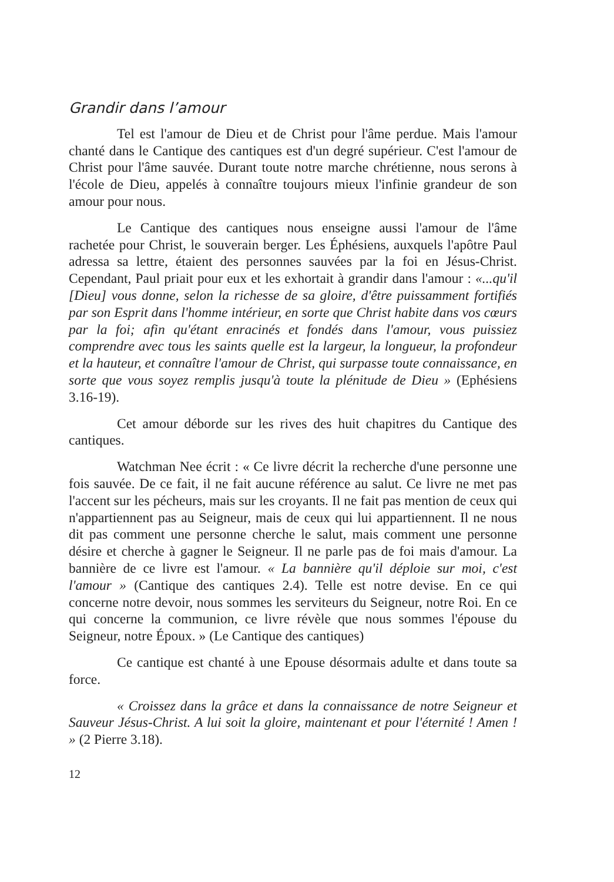Grandir dans l’amour
Tel est l'amour de Dieu et de Christ pour l'âme perdue. Mais l'amour chanté dans le Cantique des cantiques est d'un degré supérieur. C'est l'amour de Christ pour l'âme sauvée. Durant toute notre marche chrétienne, nous serons à l'école de Dieu, appelés à connaître toujours mieux l'infinie grandeur de son amour pour nous.
Le Cantique des cantiques nous enseigne aussi l'amour de l'âme rachetée pour Christ, le souverain berger. Les Éphésiens, auxquels l'apôtre Paul adressa sa lettre, étaient des personnes sauvées par la foi en Jésus-Christ. Cependant, Paul priait pour eux et les exhortait à grandir dans l'amour : «...qu'il [Dieu] vous donne, selon la richesse de sa gloire, d'être puissamment fortifiés par son Esprit dans l'homme intérieur, en sorte que Christ habite dans vos cœurs par la foi; afin qu'étant enracinés et fondés dans l'amour, vous puissiez comprendre avec tous les saints quelle est la largeur, la longueur, la profondeur et la hauteur, et connaître l'amour de Christ, qui surpasse toute connaissance, en sorte que vous soyez remplis jusqu'à toute la plénitude de Dieu » (Ephésiens 3.16-19).
Cet amour déborde sur les rives des huit chapitres du Cantique des cantiques.
Watchman Nee écrit : « Ce livre décrit la recherche d'une personne une fois sauvée. De ce fait, il ne fait aucune référence au salut. Ce livre ne met pas l'accent sur les pécheurs, mais sur les croyants. Il ne fait pas mention de ceux qui n'appartiennent pas au Seigneur, mais de ceux qui lui appartiennent. Il ne nous dit pas comment une personne cherche le salut, mais comment une personne désire et cherche à gagner le Seigneur. Il ne parle pas de foi mais d'amour. La bannière de ce livre est l'amour. « La bannière qu'il déploie sur moi, c'est l'amour » (Cantique des cantiques 2.4). Telle est notre devise. En ce qui concerne notre devoir, nous sommes les serviteurs du Seigneur, notre Roi. En ce qui concerne la communion, ce livre révèle que nous sommes l'épouse du Seigneur, notre Époux. » (Le Cantique des cantiques)
Ce cantique est chanté à une Epouse désormais adulte et dans toute sa force.
« Croissez dans la grâce et dans la connaissance de notre Seigneur et Sauveur Jésus-Christ. A lui soit la gloire, maintenant et pour l'éternité ! Amen ! » (2 Pierre 3.18).
12